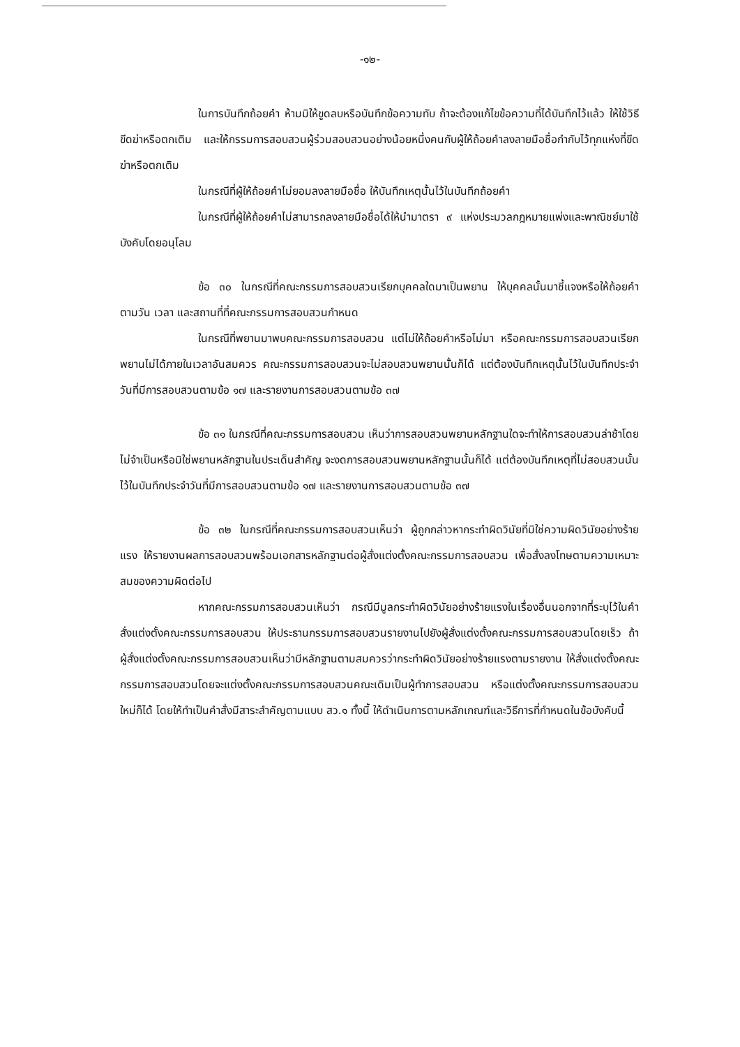-๑๒-
ในการบันทึกถ้อยคำ ห้ามมิให้ขูดลบหรือบันทึกข้อความทับ ถ้าจะต้องแก้ไขข้อความที่ได้บันทึกไว้แล้ว ให้ใช้วิธีขีดฆ่าหรือตกเติม และให้กรรมการสอบสวนผู้ร่วมสอบสวนอย่างน้อยหนึ่งคนกับผู้ให้ถ้อยคำลงลายมือชื่อกำกับไว้ทุกแห่งที่ขีดฆ่าหรือตกเติม
ในกรณีที่ผู้ให้ถ้อยคำไม่ยอมลงลายมือชื่อ ให้บันทึกเหตุนั้นไว้ในบันทึกถ้อยคำ
ในกรณีที่ผู้ให้ถ้อยคำไม่สามารถลงลายมือชื่อได้ให้นำมาตรา ๙ แห่งประมวลกฎหมายแพ่งและพาณิชย์มาใช้บังคับโดยอนุโลม
ข้อ ๓๐ ในกรณีที่คณะกรรมการสอบสวนเรียกบุคคลใดมาเป็นพยาน ให้บุคคลนั้นมาชี้แจงหรือให้ถ้อยคำตามวัน เวลา และสถานที่ที่คณะกรรมการสอบสวนกำหนด
ในกรณีที่พยานมาพบคณะกรรมการสอบสวน แต่ไม่ให้ถ้อยคำหรือไม่มา หรือคณะกรรมการสอบสวนเรียกพยานไม่ได้ภายในเวลาอันสมควร คณะกรรมการสอบสวนจะไม่สอบสวนพยานนั้นก็ได้ แต่ต้องบันทึกเหตุนั้นไว้ในบันทึกประจำวันที่มีการสอบสวนตามข้อ ๑๗ และรายงานการสอบสวนตามข้อ ๓๗
ข้อ ๓๑ ในกรณีที่คณะกรรมการสอบสวน เห็นว่าการสอบสวนพยานหลักฐานใดจะทำให้การสอบสวนล่าช้าโดยไม่จำเป็นหรือมิใช่พยานหลักฐานในประเด็นสำคัญ จะงดการสอบสวนพยานหลักฐานนั้นก็ได้ แต่ต้องบันทึกเหตุที่ไม่สอบสวนนั้นไว้ในบันทึกประจำวันที่มีการสอบสวนตามข้อ ๑๗ และรายงานการสอบสวนตามข้อ ๓๗
ข้อ ๓๒ ในกรณีที่คณะกรรมการสอบสวนเห็นว่า ผู้ถูกกล่าวหากระทำผิดวินัยที่มิใช่ความผิดวินัยอย่างร้ายแรง ให้รายงานผลการสอบสวนพร้อมเอกสารหลักฐานต่อผู้สั่งแต่งตั้งคณะกรรมการสอบสวน เพื่อสั่งลงโทษตามความเหมาะสมของความผิดต่อไป
หากคณะกรรมการสอบสวนเห็นว่า กรณีมีมูลกระทำผิดวินัยอย่างร้ายแรงในเรื่องอื่นนอกจากที่ระบุไว้ในคำสั่งแต่งตั้งคณะกรรมการสอบสวน ให้ประธานกรรมการสอบสวนรายงานไปยังผู้สั่งแต่งตั้งคณะกรรมการสอบสวนโดยเร็ว ถ้าผู้สั่งแต่งตั้งคณะกรรมการสอบสวนเห็นว่ามีหลักฐานตามสมควรว่ากระทำผิดวินัยอย่างร้ายแรงตามรายงาน ให้สั่งแต่งตั้งคณะกรรมการสอบสวนโดยจะแต่งตั้งคณะกรรมการสอบสวนคณะเดิมเป็นผู้ทำการสอบสวน หรือแต่งตั้งคณะกรรมการสอบสวนใหม่ก็ได้ โดยให้ทำเป็นคำสั่งมีสาระสำคัญตามแบบ สว.๑ ทั้งนี้ ให้ดำเนินการตามหลักเกณฑ์และวิธีการที่กำหนดในข้อบังคับนี้